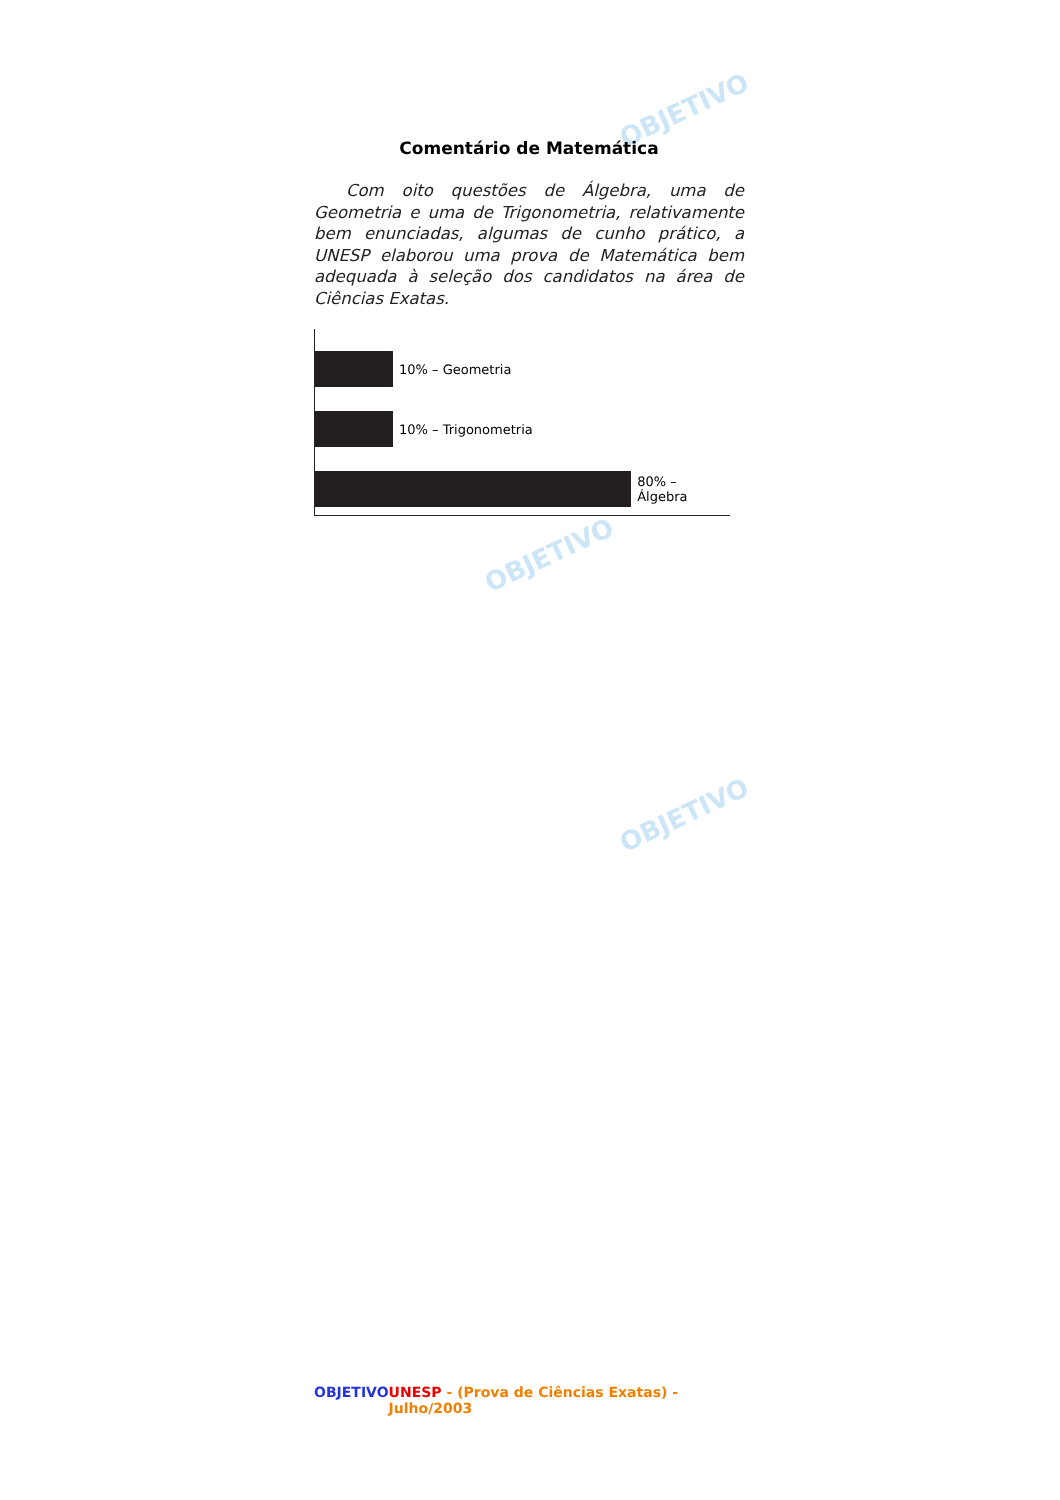OBJETIVO
OBJETIVO
OBJETIVO
Comentário de Matemática
Com oito questões de Álgebra, uma de Geometria e uma de Trigonometria, relativamente bem enunciadas, algumas de cunho prático, a UNESP elaborou uma prova de Matemática bem adequada à seleção dos candidatos na área de Ciências Exatas.
10% – Geometria
10% – Trigonometria
80% – Álgebra
OBJETIVO UNESP - (Prova de Ciências Exatas) - Julho/2003